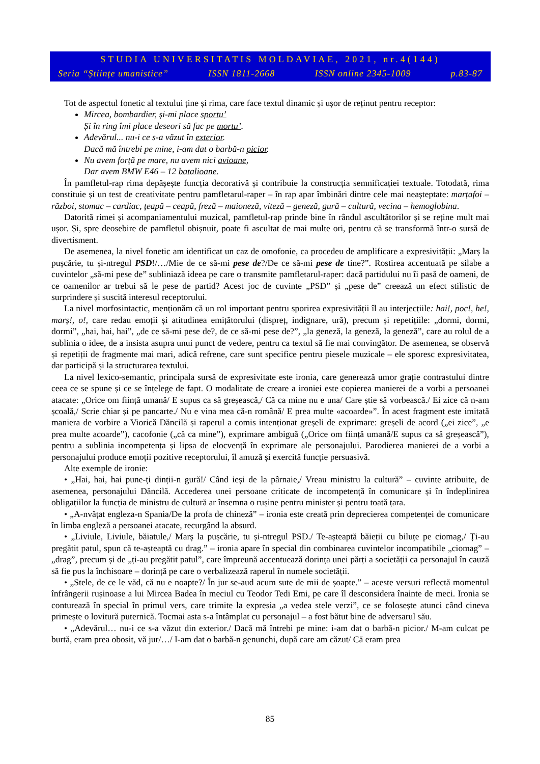STUDIA UNIVERSITATIS MOLDAVIAE, 2021, nr.4(144)
Seria “Științe umanistice” ISSN 1811-2668 ISSN online 2345-1009 p.83-87
Tot de aspectul fonetic al textului ține și rima, care face textul dinamic și ușor de reținut pentru receptor:
Mircea, bombardier, și-mi place sportu’
Și în ring îmi place deseori să fac pe mortu’.
Adevărul... nu-i ce s-a văzut în exterior.
Dacă mă întrebi pe mine, i-am dat o barbă-n picior.
Nu avem forță pe mare, nu avem nici avioane,
Dar avem BMW E46 – 12 batalioane.
În pamfletul-rap rima depășește funcția decorativă și contribuie la construcția semnificației textuale. Totodată, rima constituie și un test de creativitate pentru pamfletarul-raper – în rap apar îmbinări dintre cele mai neașteptate: marțafoi – război, stomac – cardiac, țeapă – ceapă, freză – maioneză, viteză – geneză, gură – cultură, vecina – hemoglobina.
Datorită rimei și acompaniamentului muzical, pamfletul-rap prinde bine în rândul ascultătorilor și se reține mult mai ușor. Și, spre deosebire de pamfletul obișnuit, poate fi ascultat de mai multe ori, pentru că se transformă într-o sursă de divertisment.
De asemenea, la nivel fonetic am identificat un caz de omofonie, ca procedeu de amplificare a expresivității: „Marș la pușcărie, tu și-ntregul PSD!/…/Mie de ce să-mi pese de?/De ce să-mi pese de tine?”. Rostirea accentuată pe silabe a cuvintelor „să-mi pese de” subliniază ideea pe care o transmite pamfletarul-raper: dacă partidului nu îi pasă de oameni, de ce oamenilor ar trebui să le pese de partid? Acest joc de cuvinte „PSD” și „pese de” creează un efect stilistic de surprindere și suscită interesul receptorului.
La nivel morfosintactic, menționăm că un rol important pentru sporirea expresivității îl au interjecțiile: hai!, poc!, he!, marș!, o!, care redau emoții și atitudinea emițătorului (dispreț, indignare, ură), precum și repetițiile: „dormi, dormi, dormi”, „hai, hai, hai”, „de ce să-mi pese de?, de ce să-mi pese de?”, „la geneză, la geneză, la geneză”, care au rolul de a sublinia o idee, de a insista asupra unui punct de vedere, pentru ca textul să fie mai convingător. De asemenea, se observă și repetiții de fragmente mai mari, adică refrene, care sunt specifice pentru piesele muzicale – ele sporesc expresivitatea, dar participă și la structurarea textului.
La nivel lexico-semantic, principala sursă de expresivitate este ironia, care generează umor grație contrastului dintre ceea ce se spune și ce se înțelege de fapt. O modalitate de creare a ironiei este copierea manierei de a vorbi a persoanei atacate: „Orice om ființă umană/ E supus ca să greșească,/ Că ca mine nu e una/ Care știe să vorbească./ Ei zice că n-am școală,/ Scrie chiar și pe pancarte./ Nu e vina mea că-n română/ E prea multe «acoarde»”. În acest fragment este imitată maniera de vorbire a Viorică Dăncilă și raperul a comis intenționat greșeli de exprimare: greșeli de acord („ei zice”, „e prea multe acoarde”), cacofonie („că ca mine”), exprimare ambiguă („Orice om ființă umană/E supus ca să greșească”), pentru a sublinia incompetența și lipsa de elocvență în exprimare ale personajului. Parodierea manierei de a vorbi a personajului produce emoții pozitive receptorului, îl amuză și exercită funcție persuasivă.
Alte exemple de ironie:
• „Hai, hai, hai pune-ți dinții-n gură!/ Când ieși de la pârnaie,/ Vreau ministru la cultură” – cuvinte atribuite, de asemenea, personajului Dăncilă. Accederea unei persoane criticate de incompetență în comunicare și în îndeplinirea obligațiilor la funcția de ministru de cultură ar însemna o rușine pentru minister și pentru toată țara.
• „A-nvățat engleza-n Spania/De la profa de chineză” – ironia este creată prin deprecierea competenței de comunicare în limba engleză a persoanei atacate, recurgând la absurd.
• „Liviule, Liviule, băiatule,/ Marș la pușcărie, tu și-ntregul PSD./ Te-așteaptă băieții cu biluțe pe ciomag,/ Ți-au pregătit patul, spun că te-așteaptă cu drag.” – ironia apare în special din combinarea cuvintelor incompatibile „ciomag” – „drag”, precum și de „ți-au pregătit patul”, care împreună accentuează dorința unei părți a societății ca personajul în cauză să fie pus la închisoare – dorință pe care o verbalizează raperul în numele societății.
• „Stele, de ce le văd, că nu e noapte?/ În jur se-aud acum sute de mii de șoapte.” – aceste versuri reflectă momentul înfrângerii rușinoase a lui Mircea Badea în meciul cu Teodor Tedi Emi, pe care îl desconsidera înainte de meci. Ironia se conturează în special în primul vers, care trimite la expresia „a vedea stele verzi”, ce se folosește atunci când cineva primește o lovitură puternică. Tocmai asta s-a întâmplat cu personajul – a fost bătut bine de adversarul său.
• „Adevărul… nu-i ce s-a văzut din exterior./ Dacă mă întrebi pe mine: i-am dat o barbă-n picior./ M-am culcat pe burtă, eram prea obosit, vă jur/…/ I-am dat o barbă-n genunchi, după care am căzut/ Că eram prea
85